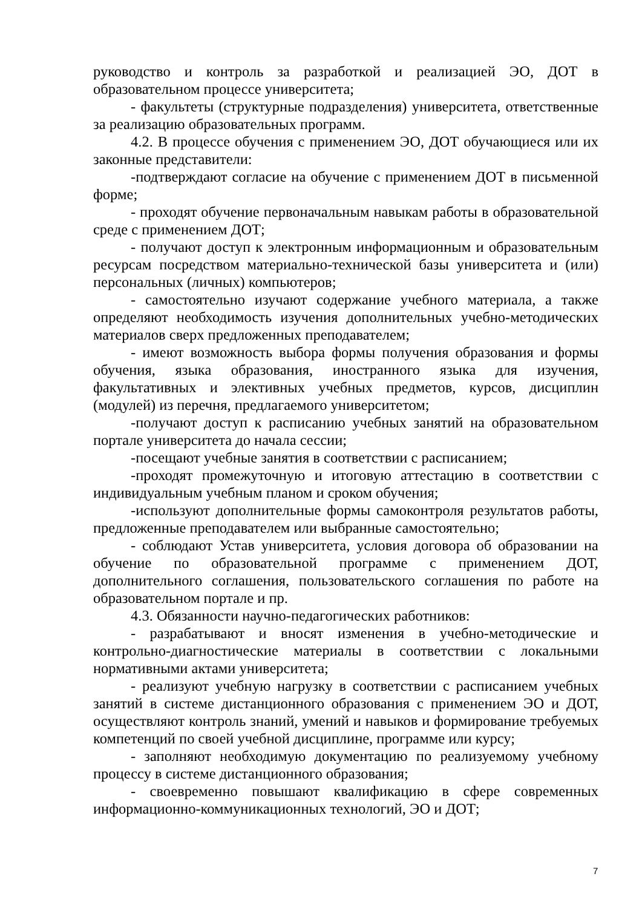руководство и контроль за разработкой и реализацией ЭО, ДОТ в образовательном процессе университета;
- факультеты (структурные подразделения) университета, ответственные за реализацию образовательных программ.
4.2. В процессе обучения с применением ЭО, ДОТ обучающиеся или их законные представители:
-подтверждают согласие на обучение с применением ДОТ в письменной форме;
- проходят обучение первоначальным навыкам работы в образовательной среде с применением ДОТ;
- получают доступ к электронным информационным и образовательным ресурсам посредством материально-технической базы университета и (или) персональных (личных) компьютеров;
- самостоятельно изучают содержание учебного материала, а также определяют необходимость изучения дополнительных учебно-методических материалов сверх предложенных преподавателем;
- имеют возможность выбора формы получения образования и формы обучения, языка образования, иностранного языка для изучения, факультативных и элективных учебных предметов, курсов, дисциплин (модулей) из перечня, предлагаемого университетом;
-получают доступ к расписанию учебных занятий на образовательном портале университета до начала сессии;
-посещают учебные занятия в соответствии с расписанием;
-проходят промежуточную и итоговую аттестацию в соответствии с индивидуальным учебным планом и сроком обучения;
-используют дополнительные формы самоконтроля результатов работы, предложенные преподавателем или выбранные самостоятельно;
- соблюдают Устав университета, условия договора об образовании на обучение по образовательной программе с применением ДОТ, дополнительного соглашения, пользовательского соглашения по работе на образовательном портале и пр.
4.3. Обязанности научно-педагогических работников:
- разрабатывают и вносят изменения в учебно-методические и контрольно-диагностические материалы в соответствии с локальными нормативными актами университета;
- реализуют учебную нагрузку в соответствии с расписанием учебных занятий в системе дистанционного образования с применением ЭО и ДОТ, осуществляют контроль знаний, умений и навыков и формирование требуемых компетенций по своей учебной дисциплине, программе или курсу;
- заполняют необходимую документацию по реализуемому учебному процессу в системе дистанционного образования;
- своевременно повышают квалификацию в сфере современных информационно-коммуникационных технологий, ЭО и ДОТ;
7